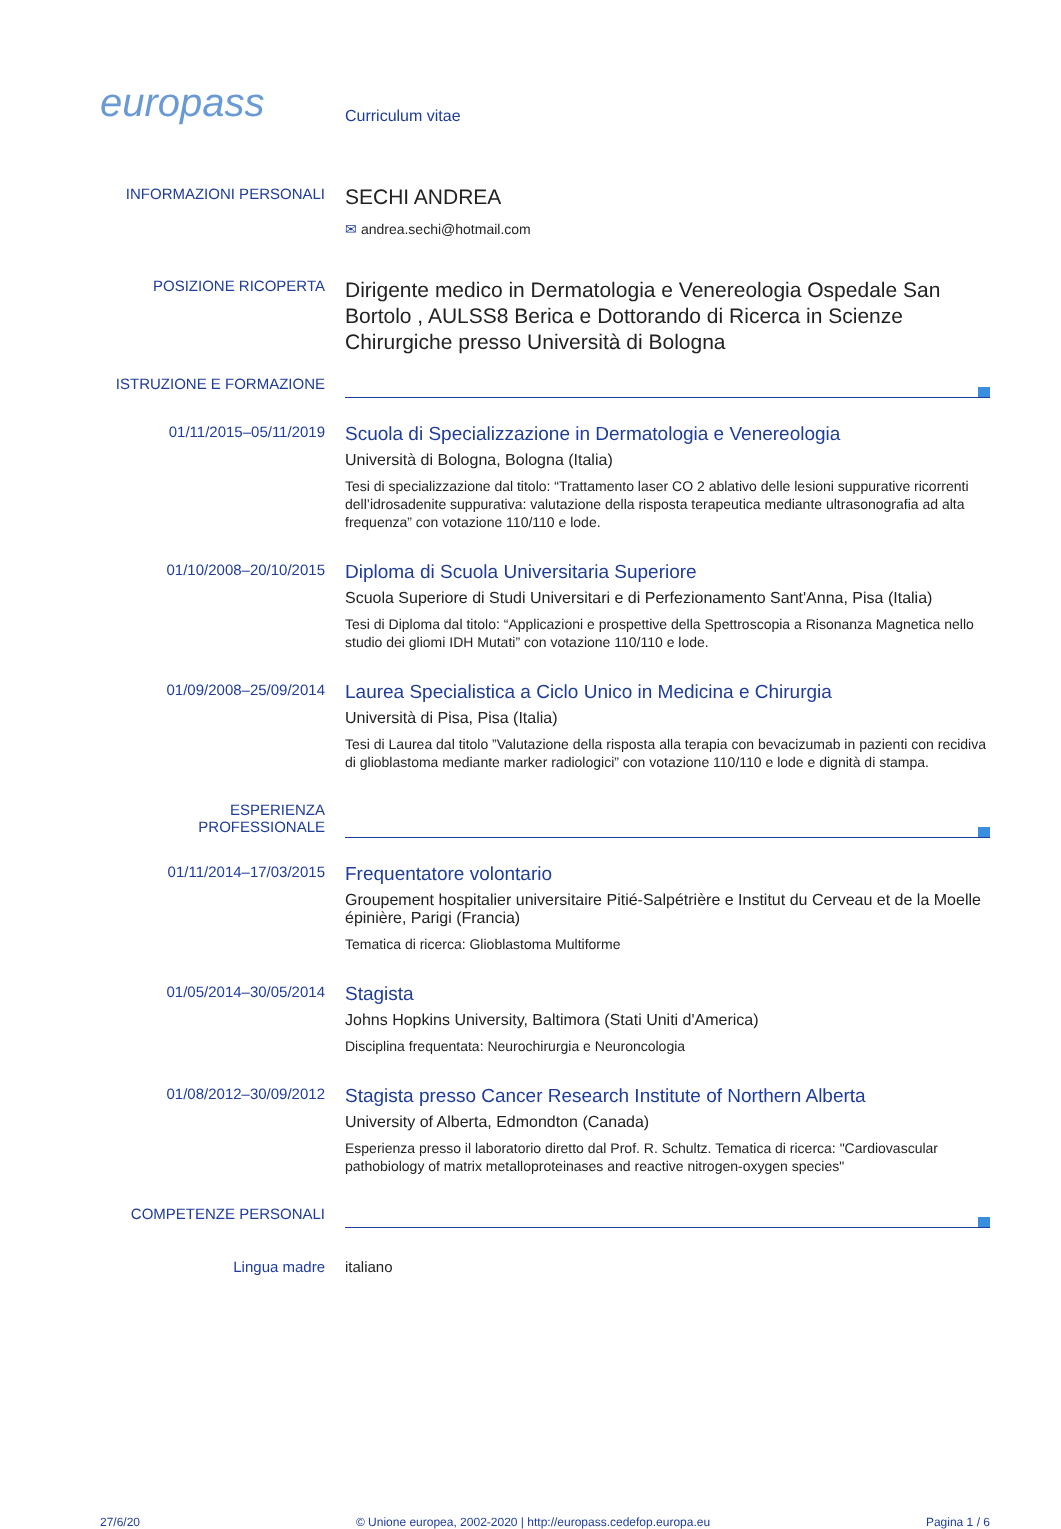europass
Curriculum vitae
INFORMAZIONI PERSONALI
SECHI ANDREA
✉ andrea.sechi@hotmail.com
POSIZIONE RICOPERTA
Dirigente medico in Dermatologia e Venereologia Ospedale San Bortolo , AULSS8 Berica e Dottorando di Ricerca in Scienze Chirurgiche presso Università di Bologna
ISTRUZIONE E FORMAZIONE
01/11/2015–05/11/2019
Scuola di Specializzazione in Dermatologia e Venereologia
Università di Bologna, Bologna (Italia)
Tesi di specializzazione dal titolo: “Trattamento laser CO 2 ablativo delle lesioni suppurative ricorrenti dell’idrosadenite suppurativa: valutazione della risposta terapeutica mediante ultrasonografia ad alta frequenza” con votazione 110/110 e lode.
01/10/2008–20/10/2015
Diploma di Scuola Universitaria Superiore
Scuola Superiore di Studi Universitari e di Perfezionamento Sant'Anna, Pisa (Italia)
Tesi di Diploma dal titolo: “Applicazioni e prospettive della Spettroscopia a Risonanza Magnetica nello studio dei gliomi IDH Mutati” con votazione 110/110 e lode.
01/09/2008–25/09/2014
Laurea Specialistica a Ciclo Unico in Medicina e Chirurgia
Università di Pisa, Pisa (Italia)
Tesi di Laurea dal titolo ”Valutazione della risposta alla terapia con bevacizumab in pazienti con recidiva di glioblastoma mediante marker radiologici” con votazione 110/110 e lode e dignità di stampa.
ESPERIENZA PROFESSIONALE
01/11/2014–17/03/2015
Frequentatore volontario
Groupement hospitalier universitaire Pitié-Salpétrière e Institut du Cerveau et de la Moelle épinière, Parigi (Francia)
Tematica di ricerca: Glioblastoma Multiforme
01/05/2014–30/05/2014
Stagista
Johns Hopkins University, Baltimora (Stati Uniti d'America)
Disciplina frequentata: Neurochirurgia e Neuroncologia
01/08/2012–30/09/2012
Stagista presso Cancer Research Institute of Northern Alberta
University of Alberta, Edmondton (Canada)
Esperienza presso il laboratorio diretto dal Prof. R. Schultz. Tematica di ricerca: "Cardiovascular pathobiology of matrix metalloproteinases and reactive nitrogen-oxygen species"
COMPETENZE PERSONALI
Lingua madre italiano
27/6/20 © Unione europea, 2002-2020 | http://europass.cedefop.europa.eu Pagina 1 / 6